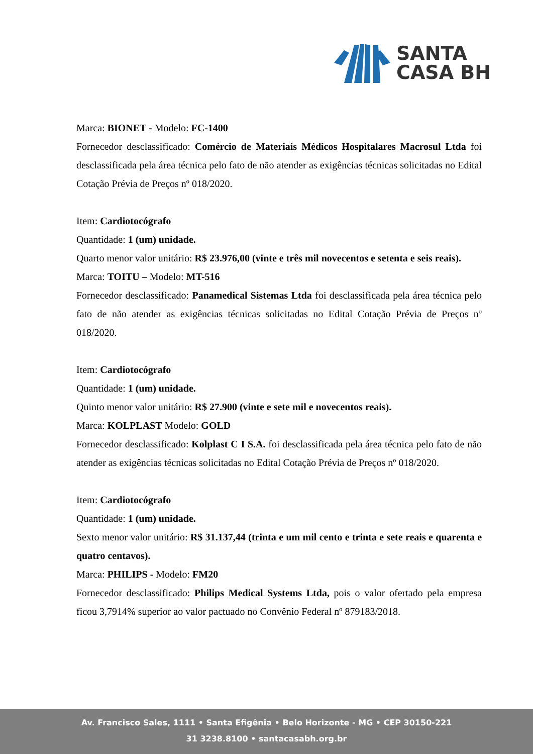SANTA
CASA BH
Marca: BIONET - Modelo: FC-1400
Fornecedor desclassificado: Comércio de Materiais Médicos Hospitalares Macrosul Ltda foi desclassificada pela área técnica pelo fato de não atender as exigências técnicas solicitadas no Edital Cotação Prévia de Preços nº 018/2020.
Item: Cardiotocógrafo
Quantidade: 1 (um) unidade.
Quarto menor valor unitário: R$ 23.976,00 (vinte e três mil novecentos e setenta e seis reais).
Marca: TOITU – Modelo: MT-516
Fornecedor desclassificado: Panamedical Sistemas Ltda foi desclassificada pela área técnica pelo fato de não atender as exigências técnicas solicitadas no Edital Cotação Prévia de Preços nº 018/2020.
Item: Cardiotocógrafo
Quantidade: 1 (um) unidade.
Quinto menor valor unitário: R$ 27.900 (vinte e sete mil e novecentos reais).
Marca: KOLPLAST Modelo: GOLD
Fornecedor desclassificado: Kolplast C I S.A. foi desclassificada pela área técnica pelo fato de não atender as exigências técnicas solicitadas no Edital Cotação Prévia de Preços nº 018/2020.
Item: Cardiotocógrafo
Quantidade: 1 (um) unidade.
Sexto menor valor unitário: R$ 31.137,44 (trinta e um mil cento e trinta e sete reais e quarenta e quatro centavos).
Marca: PHILIPS - Modelo: FM20
Fornecedor desclassificado: Philips Medical Systems Ltda, pois o valor ofertado pela empresa ficou 3,7914% superior ao valor pactuado no Convênio Federal nº 879183/2018.
Av. Francisco Sales, 1111 • Santa Efigênia • Belo Horizonte - MG • CEP 30150-221
31 3238.8100 • santacasabh.org.br